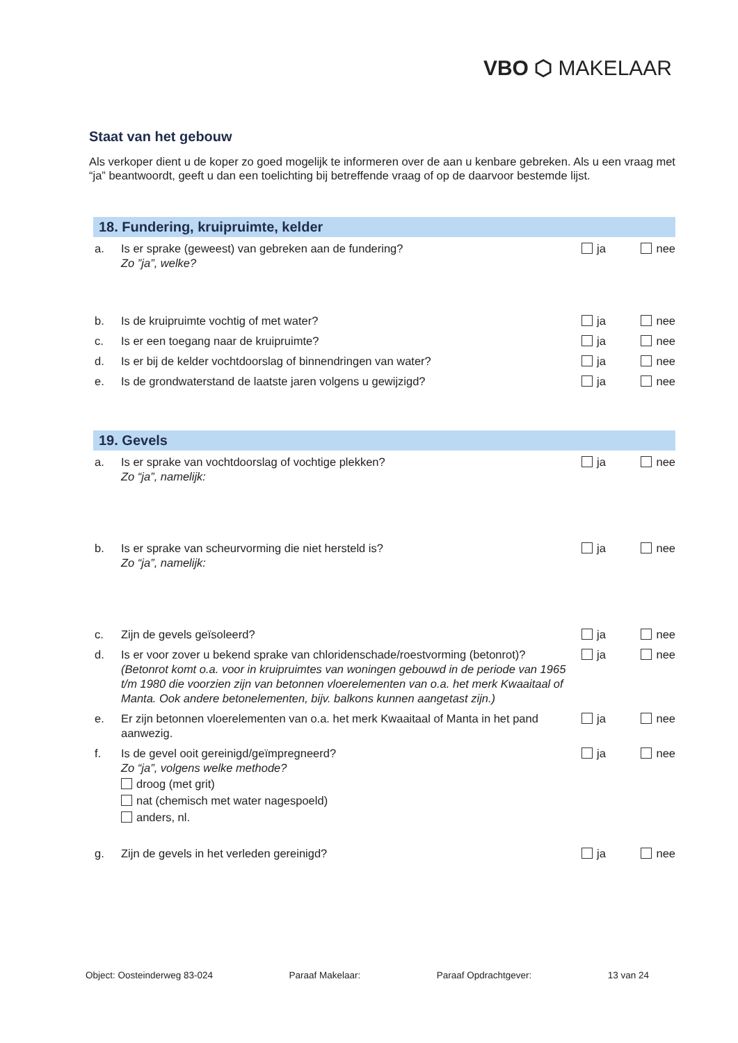VBO ⬡ MAKELAAR
Staat van het gebouw
Als verkoper dient u de koper zo goed mogelijk te informeren over de aan u kenbare gebreken. Als u een vraag met “ja” beantwoordt, geeft u dan een toelichting bij betreffende vraag of op de daarvoor bestemde lijst.
18. Fundering, kruipruimte, kelder
a. Is er sprake (geweest) van gebreken aan de fundering?
Zo ”ja”, welke?
ja nee
b. Is de kruipruimte vochtig of met water?
ja nee
c. Is er een toegang naar de kruipruimte?
ja nee
d. Is er bij de kelder vochtdoorslag of binnendringen van water?
ja nee
e. Is de grondwaterstand de laatste jaren volgens u gewijzigd?
ja nee
19. Gevels
a. Is er sprake van vochtdoorslag of vochtige plekken?
Zo “ja”, namelijk:
ja nee
b. Is er sprake van scheurvorming die niet hersteld is?
Zo “ja”, namelijk:
ja nee
c. Zijn de gevels geïsoleerd? ja nee
d. Is er voor zover u bekend sprake van chloridenschade/roestvorming (betonrot)?
(Betonrot komt o.a. voor in kruipruimtes van woningen gebouwd in de periode van 1965 t/m 1980 die voorzien zijn van betonnen vloerelementen van o.a. het merk Kwaaitaal of Manta. Ook andere betonelementen, bijv. balkons kunnen aangetast zijn.)
ja nee
e. Er zijn betonnen vloerelementen van o.a. het merk Kwaaitaal of Manta in het pand aanwezig.
ja nee
f. Is de gevel ooit gereinigd/geïmpregneerd?
Zo “ja”, volgens welke methode?
droog (met grit)
nat (chemisch met water nagespoeld)
anders, nl.
ja nee
g. Zijn de gevels in het verleden gereinigd?
ja nee
Object: Oosteinderweg 83-024 Paraaf Makelaar: Paraaf Opdrachtgever: 13 van 24